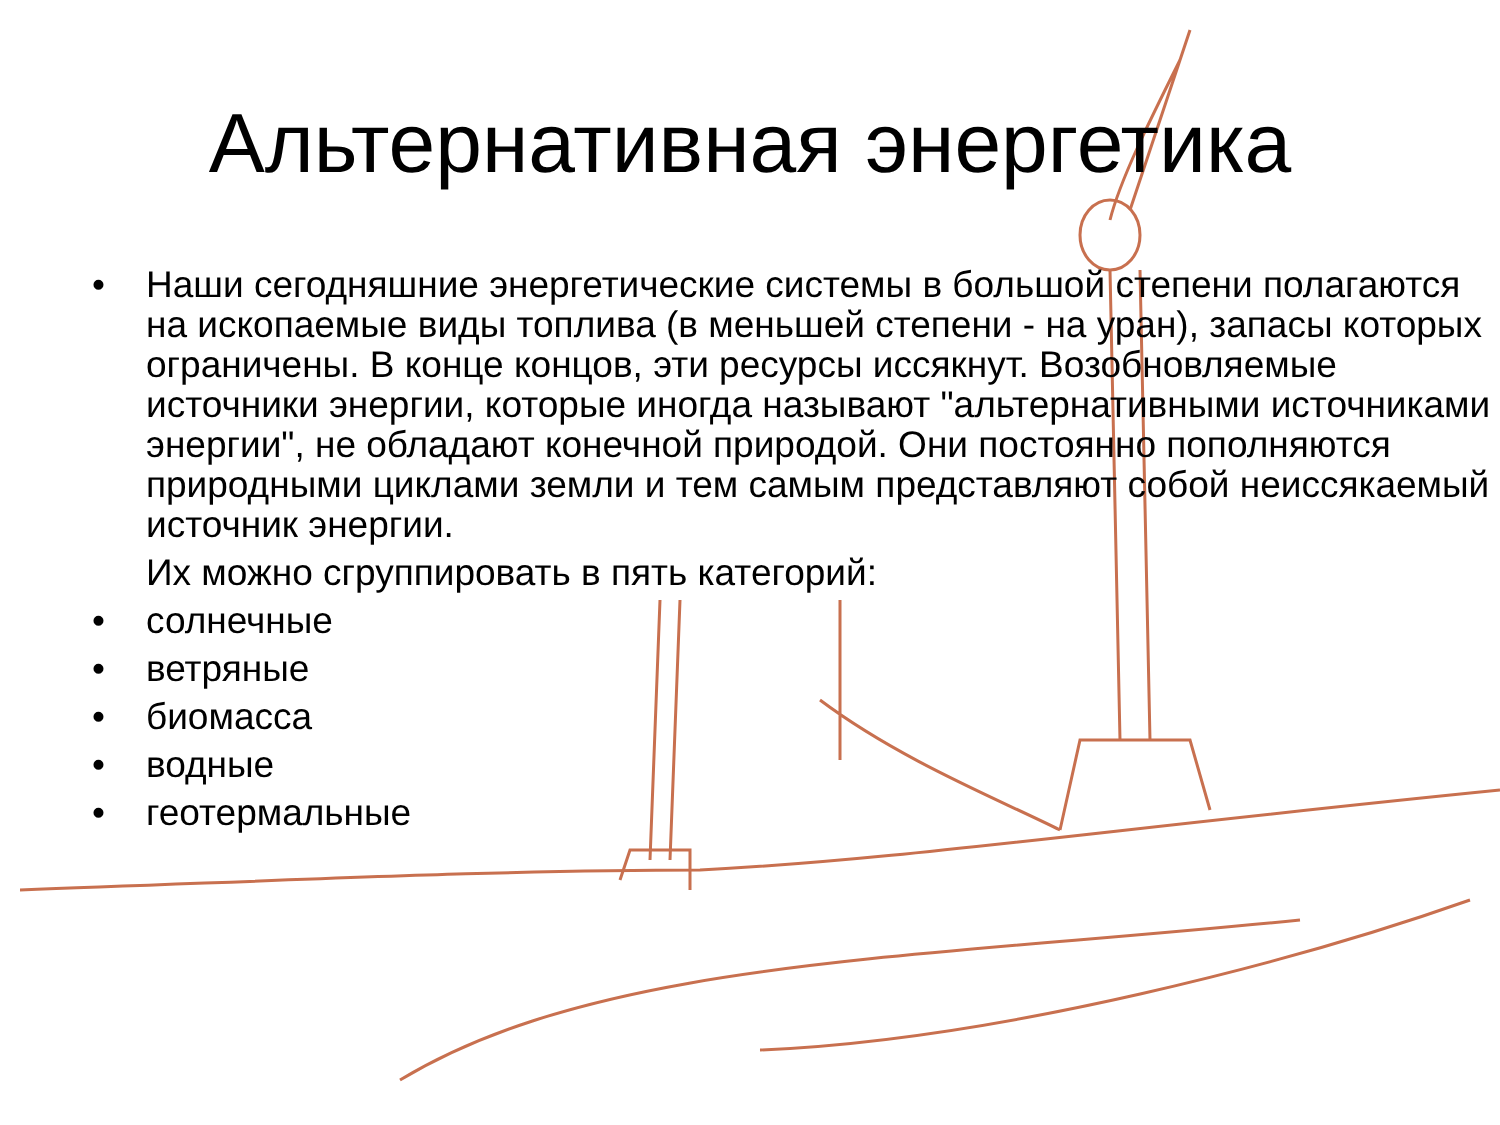Альтернативная энергетика
• Наши сегодняшние энергетические системы в большой степени полагаются на ископаемые виды топлива (в меньшей степени - на уран), запасы которых ограничены. В конце концов, эти ресурсы иссякнут. Возобновляемые источники энергии, которые иногда называют "альтернативными источниками энергии", не обладают конечной природой. Они постоянно пополняются природными циклами земли и тем самым представляют собой неиссякаемый источник энергии.
Их можно сгруппировать в пять категорий:
• солнечные
• ветряные
• биомасса
• водные
• геотермальные